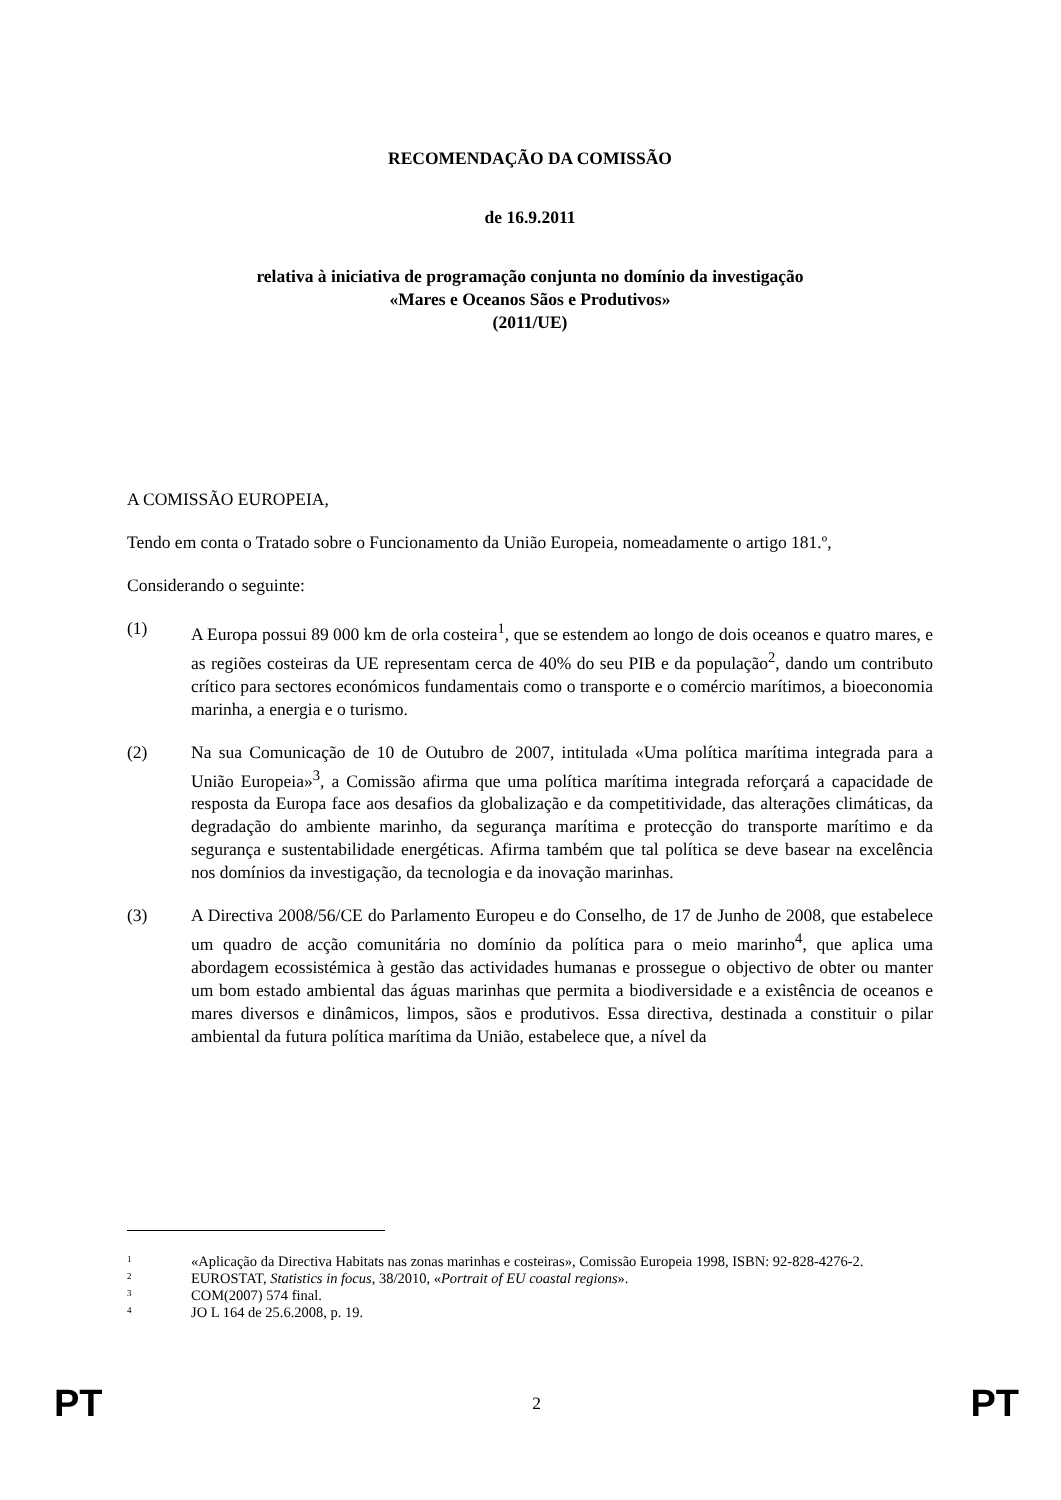RECOMENDAÇÃO DA COMISSÃO
de 16.9.2011
relativa à iniciativa de programação conjunta no domínio da investigação
«Mares e Oceanos Sãos e Produtivos»
(2011/UE)
A COMISSÃO EUROPEIA,
Tendo em conta o Tratado sobre o Funcionamento da União Europeia, nomeadamente o artigo 181.º,
Considerando o seguinte:
(1) A Europa possui 89 000 km de orla costeira<sup>1</sup>, que se estendem ao longo de dois oceanos e quatro mares, e as regiões costeiras da UE representam cerca de 40% do seu PIB e da população<sup>2</sup>, dando um contributo crítico para sectores económicos fundamentais como o transporte e o comércio marítimos, a bioeconomia marinha, a energia e o turismo.
(2) Na sua Comunicação de 10 de Outubro de 2007, intitulada «Uma política marítima integrada para a União Europeia»<sup>3</sup>, a Comissão afirma que uma política marítima integrada reforçará a capacidade de resposta da Europa face aos desafios da globalização e da competitividade, das alterações climáticas, da degradação do ambiente marinho, da segurança marítima e protecção do transporte marítimo e da segurança e sustentabilidade energéticas. Afirma também que tal política se deve basear na excelência nos domínios da investigação, da tecnologia e da inovação marinhas.
(3) A Directiva 2008/56/CE do Parlamento Europeu e do Conselho, de 17 de Junho de 2008, que estabelece um quadro de acção comunitária no domínio da política para o meio marinho<sup>4</sup>, que aplica uma abordagem ecossistémica à gestão das actividades humanas e prossegue o objectivo de obter ou manter um bom estado ambiental das águas marinhas que permita a biodiversidade e a existência de oceanos e mares diversos e dinâmicos, limpos, sãos e produtivos. Essa directiva, destinada a constituir o pilar ambiental da futura política marítima da União, estabelece que, a nível da
<sup>1</sup>
«Aplicação da Directiva Habitats nas zonas marinhas e costeiras», Comissão Europeia 1998, ISBN: 92-828-4276-2.
<sup>2</sup>
EUROSTAT, Statistics in focus, 38/2010, «Portrait of EU coastal regions».
<sup>3</sup>
COM(2007) 574 final.
<sup>4</sup>
JO L 164 de 25.6.2008, p. 19.
PT 2 PT